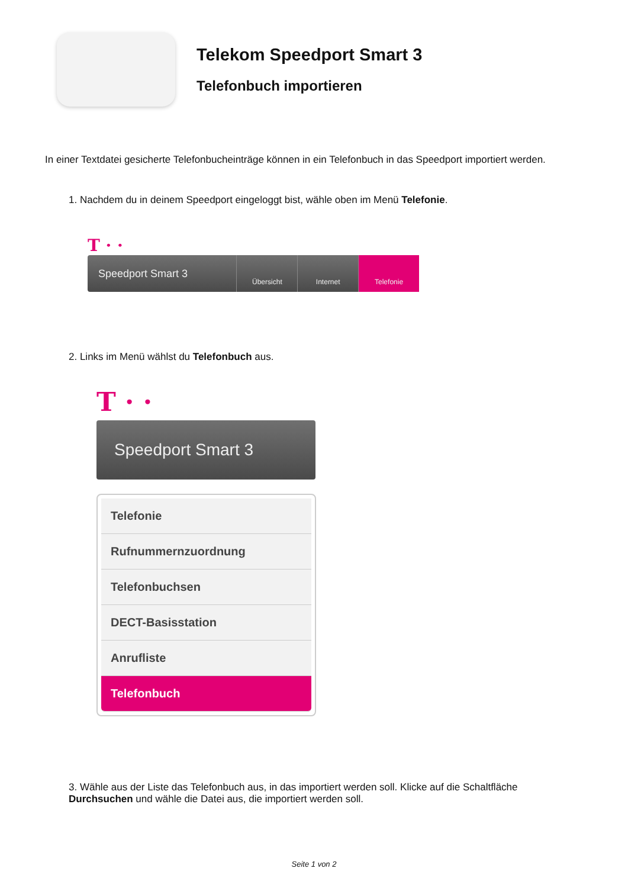Telekom Speedport Smart 3
Telefonbuch importieren
In einer Textdatei gesicherte Telefonbucheinträge können in ein Telefonbuch in das Speedport importiert werden.
1. Nachdem du in deinem Speedport eingeloggt bist, wähle oben im Menü Telefonie.
T · ·
Speedport Smart 3
Übersicht Internet Telefonie
2. Links im Menü wählst du Telefonbuch aus.
T · ·
Speedport Smart 3
Telefonie
Rufnummernzuordnung
Telefonbuchsen
DECT-Basisstation
Anrufliste
Telefonbuch
3. Wähle aus der Liste das Telefonbuch aus, in das importiert werden soll. Klicke auf die Schaltfläche Durchsuchen und wähle die Datei aus, die importiert werden soll.
Seite 1 von 2